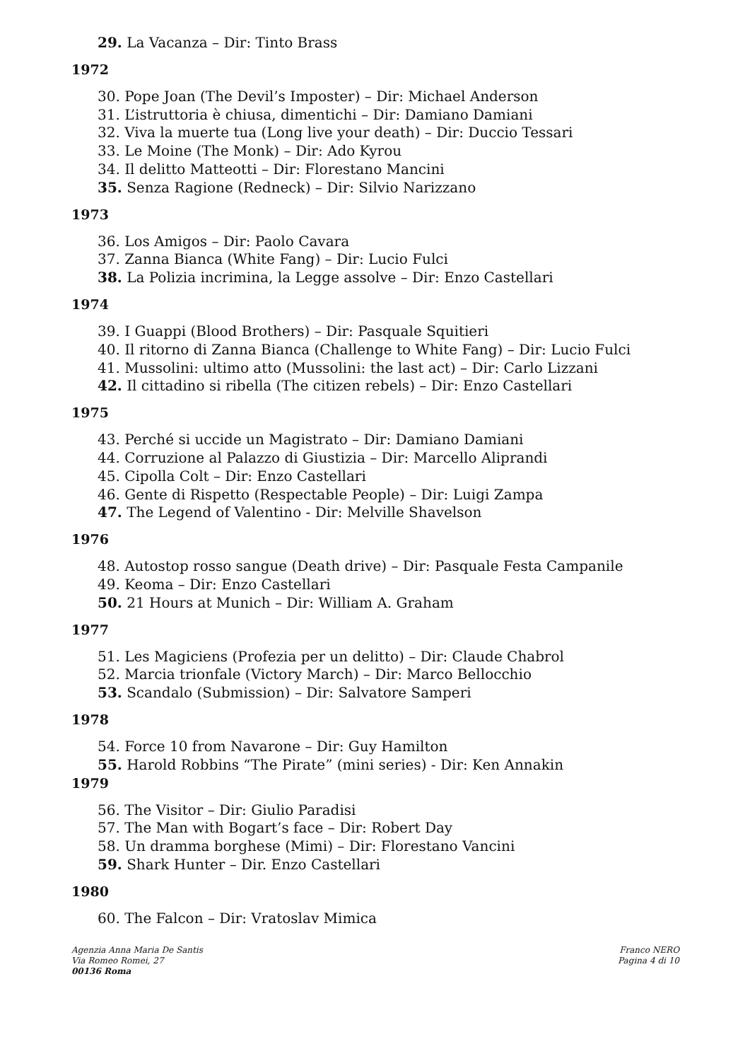29. La Vacanza – Dir: Tinto Brass
1972
30. Pope Joan (The Devil’s Imposter) – Dir: Michael Anderson
31. L’istruttoria è chiusa, dimentichi – Dir: Damiano Damiani
32. Viva la muerte tua (Long live your death) – Dir: Duccio Tessari
33. Le Moine (The Monk) – Dir: Ado Kyrou
34. Il delitto Matteotti – Dir: Florestano Mancini
35. Senza Ragione (Redneck) – Dir: Silvio Narizzano
1973
36. Los Amigos – Dir: Paolo Cavara
37. Zanna Bianca (White Fang) – Dir: Lucio Fulci
38. La Polizia incrimina, la Legge assolve – Dir: Enzo Castellari
1974
39. I Guappi (Blood Brothers) – Dir: Pasquale Squitieri
40. Il ritorno di Zanna Bianca (Challenge to White Fang) – Dir: Lucio Fulci
41. Mussolini: ultimo atto (Mussolini: the last act) – Dir: Carlo Lizzani
42. Il cittadino si ribella (The citizen rebels) – Dir: Enzo Castellari
1975
43. Perché si uccide un Magistrato – Dir: Damiano Damiani
44. Corruzione al Palazzo di Giustizia – Dir: Marcello Aliprandi
45. Cipolla Colt – Dir: Enzo Castellari
46. Gente di Rispetto (Respectable People) – Dir: Luigi Zampa
47. The Legend of Valentino - Dir: Melville Shavelson
1976
48. Autostop rosso sangue (Death drive) – Dir: Pasquale Festa Campanile
49. Keoma – Dir: Enzo Castellari
50. 21 Hours at Munich – Dir: William A. Graham
1977
51. Les Magiciens (Profezia per un delitto) – Dir: Claude Chabrol
52. Marcia trionfale (Victory March) – Dir: Marco Bellocchio
53. Scandalo (Submission) – Dir: Salvatore Samperi
1978
54. Force 10 from Navarone – Dir: Guy Hamilton
55. Harold Robbins “The Pirate” (mini series) - Dir: Ken Annakin
1979
56. The Visitor – Dir: Giulio Paradisi
57. The Man with Bogart’s face – Dir: Robert Day
58. Un dramma borghese (Mimi) – Dir: Florestano Vancini
59. Shark Hunter – Dir. Enzo Castellari
1980
60. The Falcon – Dir: Vratoslav Mimica
Agenzia Anna Maria De Santis
Via Romeo Romei, 27
00136 Roma
Franco NERO
Pagina 4 di 10